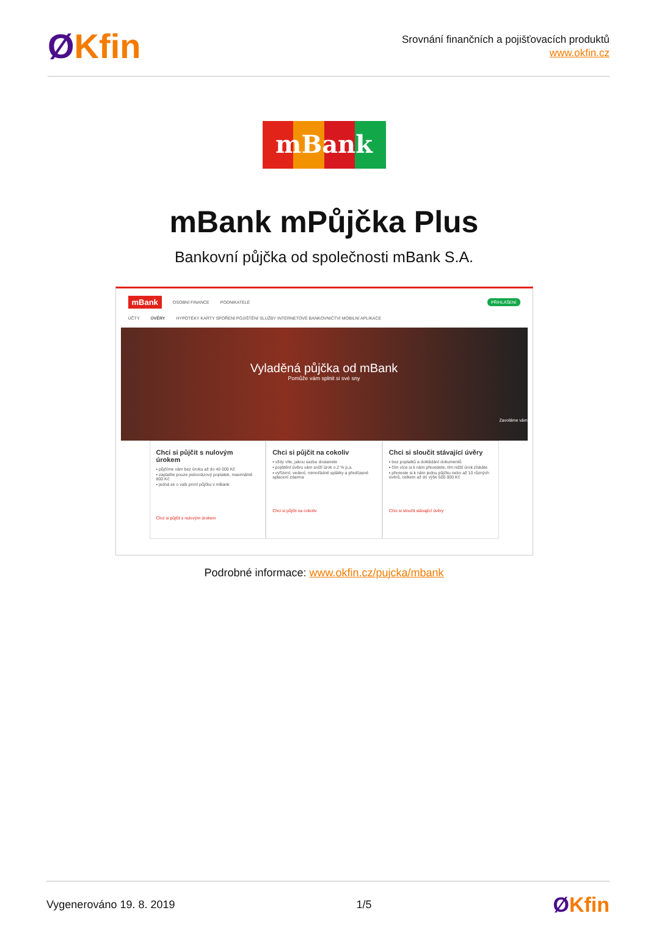ØKfin
Srovnání finančních a pojišťovacích produktů
www.okfin.cz
mBank
mBank mPůjčka Plus
Bankovní půjčka od společnosti mBank S.A.
mBank OSOBNÍ FINANCE PODNIKATELÉ PŘIHLÁŠENÍ
ÚČTY ÚVĚRY HYPOTÉKY KARTY SPOŘENÍ POJIŠTĚNÍ SLUŽBY INTERNETOVÉ BANKOVNICTVÍ MOBILNÍ APLIKACE
Vyladěná půjčka od mBank
Pomůže vám splnit si své sny
Zavoláme vám
Chci si půjčit s nulovým úrokem
▪ půjčíme vám bez úroku až do 40 000 Kč
▪ zaplatíte pouze jednorázový poplatek, maximálně 800 Kč
▪ jedná se o vaši první půjčku v mBank
Chci si půjčit s nulovým úrokem
Chci si půjčit na cokoliv
▪ vždy víte, jakou sazbu dostanete
▪ pojištění úvěru vám sníží úrok o 2 % p.a.
▪ vyřízení, vedení, mimořádné splátky a předčasné splacení zdarma
Chci si půjčit na cokoliv
Chci si sloučit stávající úvěry
▪ bez poplatků a dokládání dokumentů
▪ čím více si k nám převedete, tím nižší úrok získáte
▪ přeneste si k nám jednu půjčku nebo až 10 různých úvěrů, celkem až do výše 600 000 Kč
Chci si sloučit stávající úvěry
Podrobné informace: www.okfin.cz/pujcka/mbank
Vygenerováno 19. 8. 2019 1/5 ØKfin